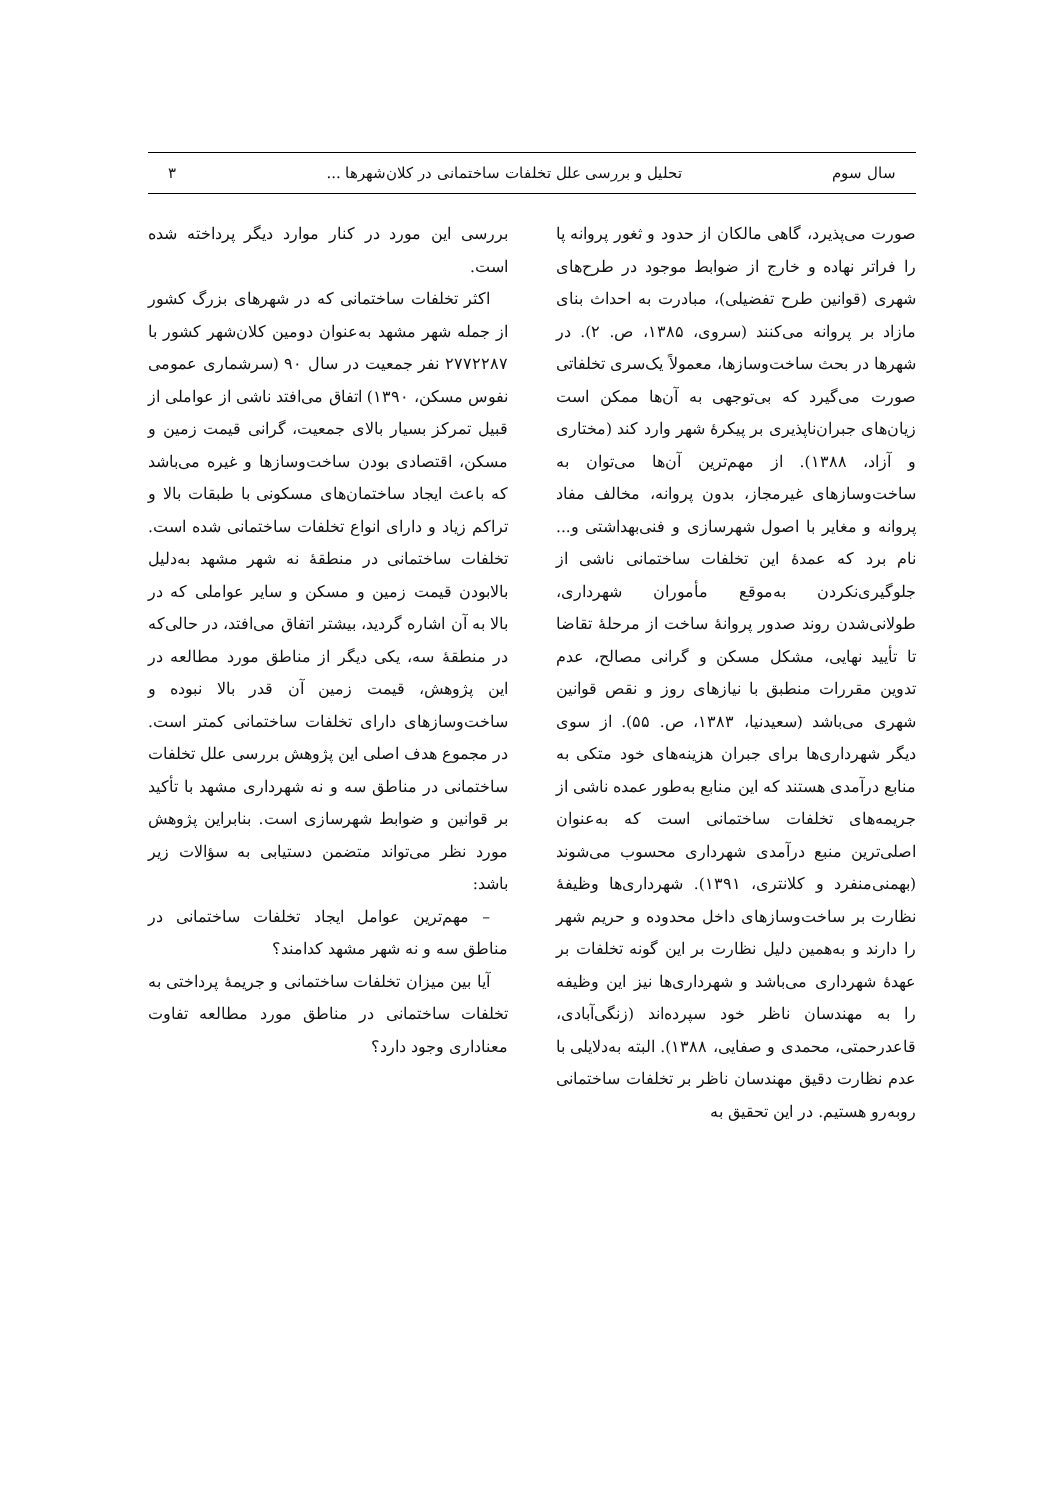سال سوم تحلیل و بررسی علل تخلفات ساختمانی در کلان‌شهرها ... ۳
صورت می‌پذیرد، گاهی مالکان از حدود و ثغور پروانه پا را فراتر نهاده و خارج از ضوابط موجود در طرح‌های شهری (قوانین طرح تفضیلی)، مبادرت به احداث بنای مازاد بر پروانه می‌کنند (سروی، ۱۳۸۵، ص. ۲). در شهرها در بحث ساخت‌وسازها، معمولاً یک‌سری تخلفاتی صورت می‌گیرد که بی‌توجهی به آن‌ها ممکن است زیان‌های جبران‌ناپذیری بر پیکرۀ شهر وارد کند (مختاری و آزاد، ۱۳۸۸). از مهم‌ترین آن‌ها می‌توان به ساخت‌وسازهای غیرمجاز، بدون پروانه، مخالف مفاد پروانه و مغایر با اصول شهرسازی و فنی‌بهداشتی و... نام برد که عمدۀ این تخلفات ساختمانی ناشی از جلوگیری‌نکردن به‌موقع مأموران شهرداری، طولانی‌شدن روند صدور پروانۀ ساخت از مرحلۀ تقاضا تا تأیید نهایی، مشکل مسکن و گرانی مصالح، عدم تدوین مقررات منطبق با نیازهای روز و نقص قوانین شهری می‌باشد (سعیدنیا، ۱۳۸۳، ص. ۵۵). از سوی دیگر شهرداری‌ها برای جبران هزینه‌های خود متکی به منابع درآمدی هستند که این منابع به‌طور عمده ناشی از جریمه‌های تخلفات ساختمانی است که به‌عنوان اصلی‌ترین منبع درآمدی شهرداری محسوب می‌شوند (بهمنی‌منفرد و کلانتری، ۱۳۹۱). شهرداری‌ها وظیفۀ نظارت بر ساخت‌وسازهای داخل محدوده و حریم شهر را دارند و به‌همین دلیل نظارت بر این گونه تخلفات بر عهدۀ شهرداری می‌باشد و شهرداری‌ها نیز این وظیفه را به مهندسان ناظر خود سپرده‌اند (زنگی‌آبادی، قاعدرحمتی، محمدی و صفایی، ۱۳۸۸). البته به‌دلایلی با عدم نظارت دقیق مهندسان ناظر بر تخلفات ساختمانی روبه‌رو هستیم. در این تحقیق به
بررسی این مورد در کنار موارد دیگر پرداخته شده است.
اکثر تخلفات ساختمانی که در شهرهای بزرگ کشور از جمله شهر مشهد به‌عنوان دومین کلان‌شهر کشور با ۲۷۷۲۲۸۷ نفر جمعیت در سال ۹۰ (سرشماری عمومی نفوس مسکن، ۱۳۹۰) اتفاق می‌افتد ناشی از عواملی از قبیل تمرکز بسیار بالای جمعیت، گرانی قیمت زمین و مسکن، اقتصادی بودن ساخت‌وسازها و غیره می‌باشد که باعث ایجاد ساختمان‌های مسکونی با طبقات بالا و تراکم زیاد و دارای انواع تخلفات ساختمانی شده است. تخلفات ساختمانی در منطقۀ نه شهر مشهد به‌دلیل بالابودن قیمت زمین و مسکن و سایر عواملی که در بالا به آن اشاره گردید، بیشتر اتفاق می‌افتد، در حالی‌که در منطقۀ سه، یکی دیگر از مناطق مورد مطالعه در این پژوهش، قیمت زمین آن قدر بالا نبوده و ساخت‌وسازهای دارای تخلفات ساختمانی کمتر است. در مجموع هدف اصلی این پژوهش بررسی علل تخلفات ساختمانی در مناطق سه و نه شهرداری مشهد با تأکید بر قوانین و ضوابط شهرسازی است. بنابراین پژوهش مورد نظر می‌تواند متضمن دستیابی به سؤالات زیر باشد:
– مهم‌ترین عوامل ایجاد تخلفات ساختمانی در مناطق سه و نه شهر مشهد کدامند؟
آیا بین میزان تخلفات ساختمانی و جریمۀ پرداختی به تخلفات ساختمانی در مناطق مورد مطالعه تفاوت معناداری وجود دارد؟